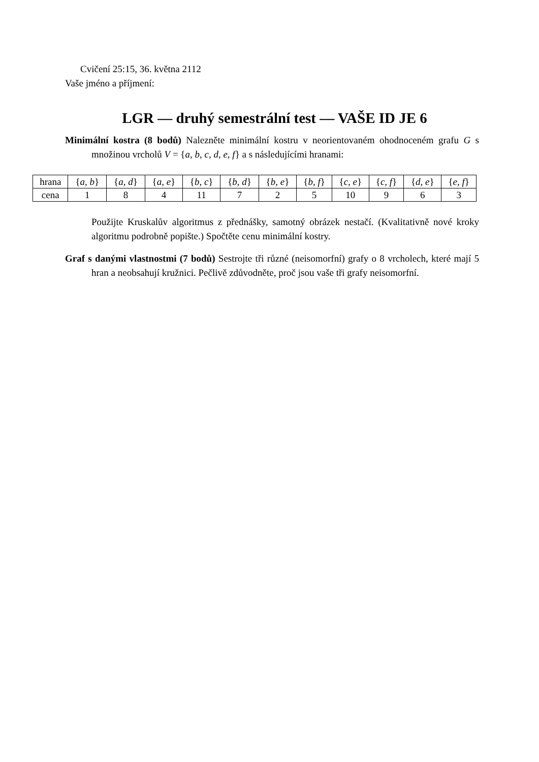Cvičení 25:15, 36. května 2112
Vaše jméno a příjmení:
LGR — druhý semestrální test — VAŠE ID JE 6
Minimální kostra (8 bodů) Nalezněte minimální kostru v neorientovaném ohodnoceném grafu G s množinou vrcholů V = {a, b, c, d, e, f} a s následujícími hranami:
| hrana | { a, b } | { a, d } | { a, e } | { b, c } | { b, d } | { b, e } | { b, f } | { c, e } | { c, f } | { d, e } | { e, f } |
| cena | 1 | 8 | 4 | 11 | 7 | 2 | 5 | 10 | 9 | 6 | 3 |
Použijte Kruskalův algoritmus z přednášky, samotný obrázek nestačí. (Kvalitativně nové kroky algoritmu podrobně popište.) Spočtěte cenu minimální kostry.
Graf s danými vlastnostmi (7 bodů) Sestrojte tři různé (neisomorfní) grafy o 8 vrcholech, které mají 5 hran a neobsahují kružnici. Pečlivě zdůvodněte, proč jsou vaše tři grafy neisomorfní.